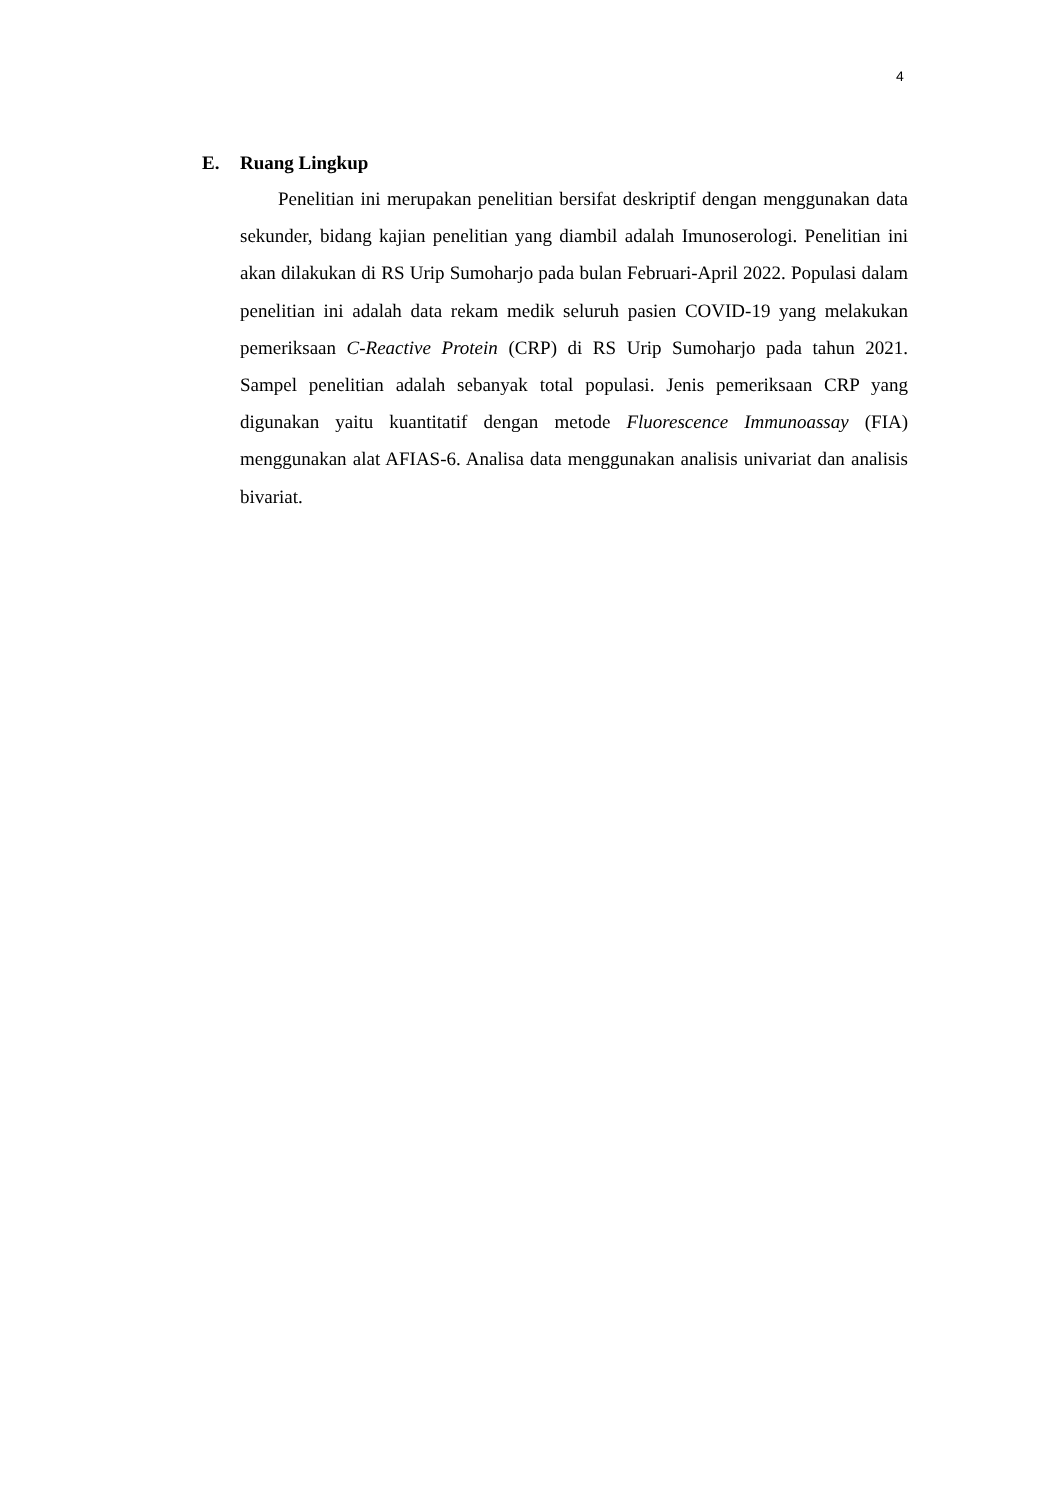4
E. Ruang Lingkup
Penelitian ini merupakan penelitian bersifat deskriptif dengan menggunakan data sekunder, bidang kajian penelitian yang diambil adalah Imunoserologi. Penelitian ini akan dilakukan di RS Urip Sumoharjo pada bulan Februari-April 2022. Populasi dalam penelitian ini adalah data rekam medik seluruh pasien COVID-19 yang melakukan pemeriksaan C-Reactive Protein (CRP) di RS Urip Sumoharjo pada tahun 2021. Sampel penelitian adalah sebanyak total populasi. Jenis pemeriksaan CRP yang digunakan yaitu kuantitatif dengan metode Fluorescence Immunoassay (FIA) menggunakan alat AFIAS-6. Analisa data menggunakan analisis univariat dan analisis bivariat.